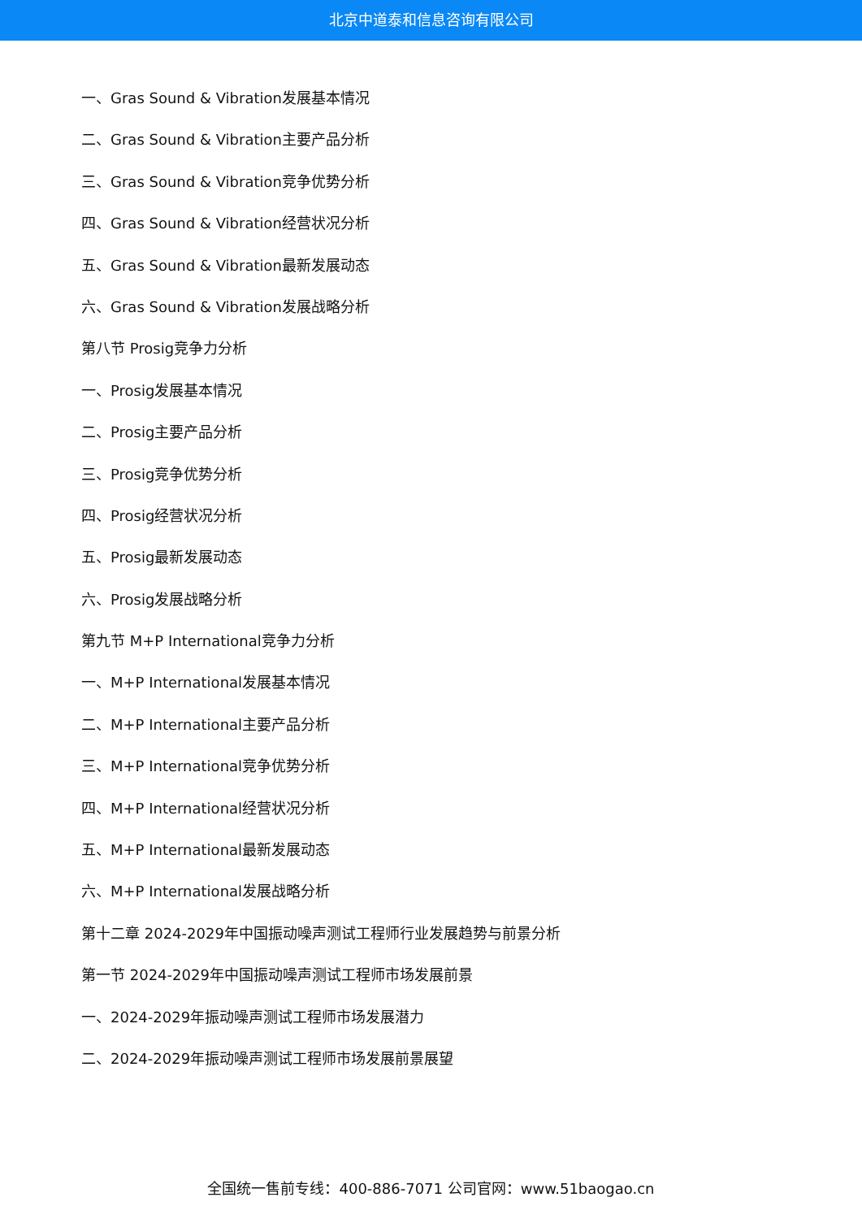北京中道泰和信息咨询有限公司
一、Gras Sound & Vibration发展基本情况
二、Gras Sound & Vibration主要产品分析
三、Gras Sound & Vibration竞争优势分析
四、Gras Sound & Vibration经营状况分析
五、Gras Sound & Vibration最新发展动态
六、Gras Sound & Vibration发展战略分析
第八节 Prosig竞争力分析
一、Prosig发展基本情况
二、Prosig主要产品分析
三、Prosig竞争优势分析
四、Prosig经营状况分析
五、Prosig最新发展动态
六、Prosig发展战略分析
第九节 M+P International竞争力分析
一、M+P International发展基本情况
二、M+P International主要产品分析
三、M+P International竞争优势分析
四、M+P International经营状况分析
五、M+P International最新发展动态
六、M+P International发展战略分析
第十二章 2024-2029年中国振动噪声测试工程师行业发展趋势与前景分析
第一节 2024-2029年中国振动噪声测试工程师市场发展前景
一、2024-2029年振动噪声测试工程师市场发展潜力
二、2024-2029年振动噪声测试工程师市场发展前景展望
全国统一售前专线：400-886-7071 公司官网：www.51baogao.cn